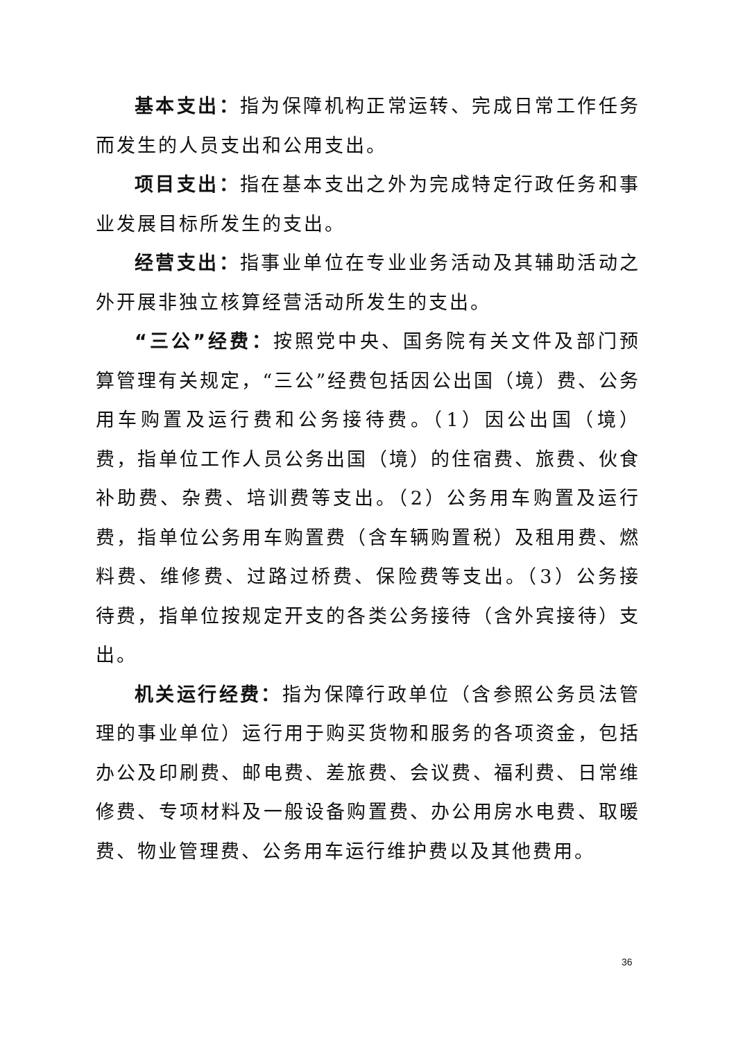基本支出：指为保障机构正常运转、完成日常工作任务而发生的人员支出和公用支出。
项目支出：指在基本支出之外为完成特定行政任务和事业发展目标所发生的支出。
经营支出：指事业单位在专业业务活动及其辅助活动之外开展非独立核算经营活动所发生的支出。
“三公”经费：按照党中央、国务院有关文件及部门预算管理有关规定，“三公”经费包括因公出国（境）费、公务用车购置及运行费和公务接待费。（1）因公出国（境）费，指单位工作人员公务出国（境）的住宿费、旅费、伙食补助费、杂费、培训费等支出。（2）公务用车购置及运行费，指单位公务用车购置费（含车辆购置税）及租用费、燃料费、维修费、过路过桥费、保险费等支出。（3）公务接待费，指单位按规定开支的各类公务接待（含外宾接待）支出。
机关运行经费：指为保障行政单位（含参照公务员法管理的事业单位）运行用于购买货物和服务的各项资金，包括办公及印刷费、邮电费、差旅费、会议费、福利费、日常维修费、专项材料及一般设备购置费、办公用房水电费、取暖费、物业管理费、公务用车运行维护费以及其他费用。
36